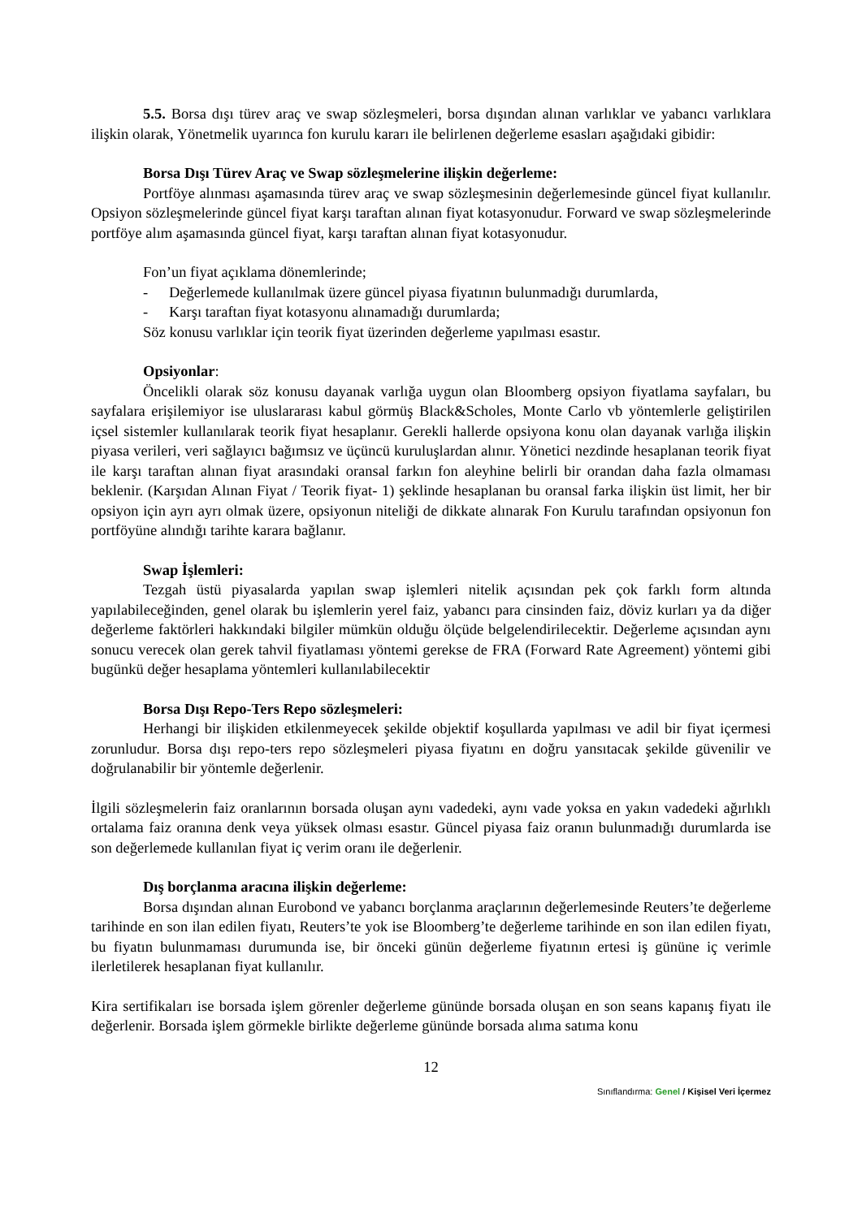5.5. Borsa dışı türev araç ve swap sözleşmeleri, borsa dışından alınan varlıklar ve yabancı varlıklara ilişkin olarak, Yönetmelik uyarınca fon kurulu kararı ile belirlenen değerleme esasları aşağıdaki gibidir:
Borsa Dışı Türev Araç ve Swap sözleşmelerine ilişkin değerleme:
Portföye alınması aşamasında türev araç ve swap sözleşmesinin değerlemesinde güncel fiyat kullanılır. Opsiyon sözleşmelerinde güncel fiyat karşı taraftan alınan fiyat kotasyonudur. Forward ve swap sözleşmelerinde portföye alım aşamasında güncel fiyat, karşı taraftan alınan fiyat kotasyonudur.
Fon’un fiyat açıklama dönemlerinde;
- Değerlemede kullanılmak üzere güncel piyasa fiyatının bulunmadığı durumlarda,
- Karşı taraftan fiyat kotasyonu alınamadığı durumlarda;
Söz konusu varlıklar için teorik fiyat üzerinden değerleme yapılması esastır.
Opsiyonlar:
Öncelikli olarak söz konusu dayanak varlığa uygun olan Bloomberg opsiyon fiyatlama sayfaları, bu sayfalara erişilemiyor ise uluslararası kabul görmüş Black&Scholes, Monte Carlo vb yöntemlerle geliştirilen içsel sistemler kullanılarak teorik fiyat hesaplanır. Gerekli hallerde opsiyona konu olan dayanak varlığa ilişkin piyasa verileri, veri sağlayıcı bağımsız ve üçüncü kuruluşlardan alınır. Yönetici nezdinde hesaplanan teorik fiyat ile karşı taraftan alınan fiyat arasındaki oransal farkın fon aleyhine belirli bir orandan daha fazla olmaması beklenir. (Karşıdan Alınan Fiyat / Teorik fiyat- 1) şeklinde hesaplanan bu oransal farka ilişkin üst limit, her bir opsiyon için ayrı ayrı olmak üzere, opsiyonun niteliği de dikkate alınarak Fon Kurulu tarafından opsiyonun fon portföyüne alındığı tarihte karara bağlanır.
Swap İşlemleri:
Tezgah üstü piyasalarda yapılan swap işlemleri nitelik açısından pek çok farklı form altında yapılabileceğinden, genel olarak bu işlemlerin yerel faiz, yabancı para cinsinden faiz, döviz kurları ya da diğer değerleme faktörleri hakkındaki bilgiler mümkün olduğu ölçüde belgelendirilecektir. Değerleme açısından aynı sonucu verecek olan gerek tahvil fiyatlaması yöntemi gerekse de FRA (Forward Rate Agreement) yöntemi gibi bugünkü değer hesaplama yöntemleri kullanılabilecektir
Borsa Dışı Repo-Ters Repo sözleşmeleri:
Herhangi bir ilişkiden etkilenmeyecek şekilde objektif koşullarda yapılması ve adil bir fiyat içermesi zorunludur. Borsa dışı repo-ters repo sözleşmeleri piyasa fiyatını en doğru yansıtacak şekilde güvenilir ve doğrulanabilir bir yöntemle değerlenir.
İlgili sözleşmelerin faiz oranlarının borsada oluşan aynı vadedeki, aynı vade yoksa en yakın vadedeki ağırlıklı ortalama faiz oranına denk veya yüksek olması esastır. Güncel piyasa faiz oranın bulunmadığı durumlarda ise son değerlemede kullanılan fiyat iç verim oranı ile değerlenir.
Dış borçlanma aracına ilişkin değerleme:
Borsa dışından alınan Eurobond ve yabancı borçlanma araçlarının değerlemesinde Reuters’te değerleme tarihinde en son ilan edilen fiyatı, Reuters’te yok ise Bloomberg’te değerleme tarihinde en son ilan edilen fiyatı, bu fiyatın bulunmaması durumunda ise, bir önceki günün değerleme fiyatının ertesi iş gününe iç verimle ilerletilerek hesaplanan fiyat kullanılır.
Kira sertifikaları ise borsada işlem görenler değerleme gününde borsada oluşan en son seans kapanış fiyatı ile değerlenir. Borsada işlem görmekle birlikte değerleme gününde borsada alıma satıma konu
12
Sınıflandırma: Genel / Kişisel Veri İçermez